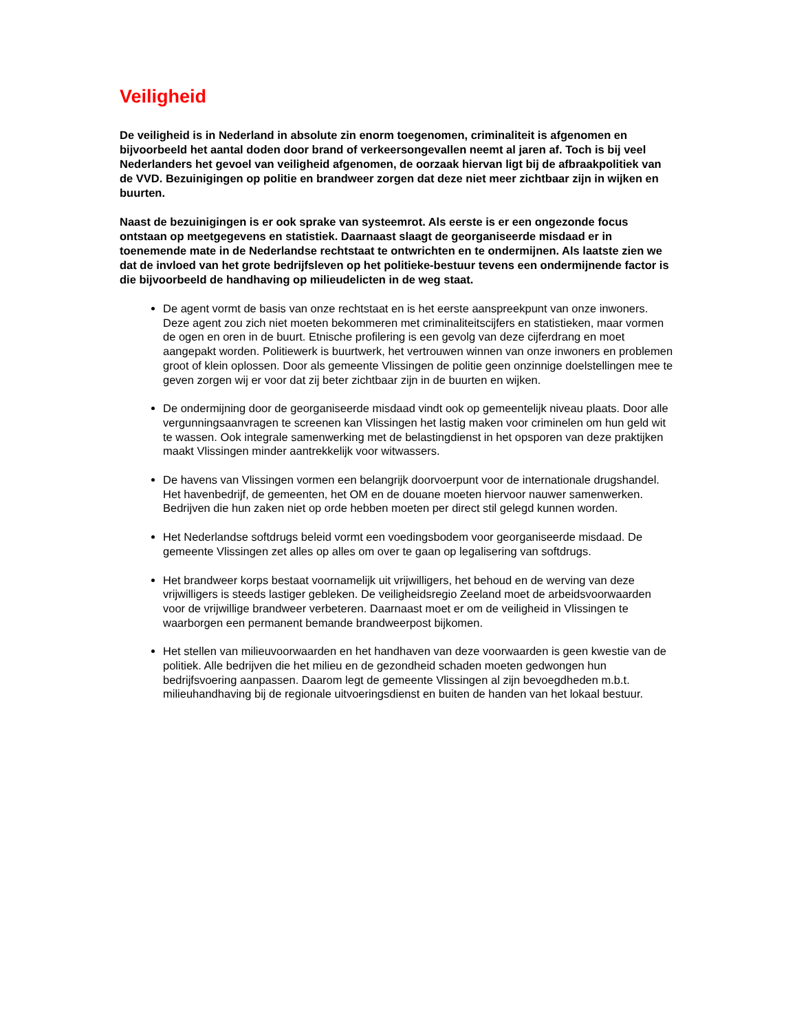Veiligheid
De veiligheid is in Nederland in absolute zin enorm toegenomen, criminaliteit is afgenomen en bijvoorbeeld het aantal doden door brand of verkeersongevallen neemt al jaren af. Toch is bij veel Nederlanders het gevoel van veiligheid afgenomen, de oorzaak hiervan ligt bij de afbraakpolitiek van de VVD. Bezuinigingen op politie en brandweer zorgen dat deze niet meer zichtbaar zijn in wijken en buurten.
Naast de bezuinigingen is er ook sprake van systeemrot. Als eerste is er een ongezonde focus ontstaan op meetgegevens en statistiek. Daarnaast slaagt de georganiseerde misdaad er in toenemende mate in de Nederlandse rechtstaat te ontwrichten en te ondermijnen. Als laatste zien we dat de invloed van het grote bedrijfsleven op het politieke-bestuur tevens een ondermijnende factor is die bijvoorbeeld de handhaving op milieudelicten in de weg staat.
De agent vormt de basis van onze rechtstaat en is het eerste aanspreekpunt van onze inwoners. Deze agent zou zich niet moeten bekommeren met criminaliteitscijfers en statistieken, maar vormen de ogen en oren in de buurt. Etnische profilering is een gevolg van deze cijferdrang en moet aangepakt worden. Politiewerk is buurtwerk, het vertrouwen winnen van onze inwoners en problemen groot of klein oplossen. Door als gemeente Vlissingen de politie geen onzinnige doelstellingen mee te geven zorgen wij er voor dat zij beter zichtbaar zijn in de buurten en wijken.
De ondermijning door de georganiseerde misdaad vindt ook op gemeentelijk niveau plaats. Door alle vergunningsaanvragen te screenen kan Vlissingen het lastig maken voor criminelen om hun geld wit te wassen. Ook integrale samenwerking met de belastingdienst in het opsporen van deze praktijken maakt Vlissingen minder aantrekkelijk voor witwassers.
De havens van Vlissingen vormen een belangrijk doorvoerpunt voor de internationale drugshandel. Het havenbedrijf, de gemeenten, het OM en de douane moeten hiervoor nauwer samenwerken. Bedrijven die hun zaken niet op orde hebben moeten per direct stil gelegd kunnen worden.
Het Nederlandse softdrugs beleid vormt een voedingsbodem voor georganiseerde misdaad. De gemeente Vlissingen zet alles op alles om over te gaan op legalisering van softdrugs.
Het brandweer korps bestaat voornamelijk uit vrijwilligers, het behoud en de werving van deze vrijwilligers is steeds lastiger gebleken. De veiligheidsregio Zeeland moet de arbeidsvoorwaarden voor de vrijwillige brandweer verbeteren. Daarnaast moet er om de veiligheid in Vlissingen te waarborgen een permanent bemande brandweerpost bijkomen.
Het stellen van milieuvoorwaarden en het handhaven van deze voorwaarden is geen kwestie van de politiek. Alle bedrijven die het milieu en de gezondheid schaden moeten gedwongen hun bedrijfsvoering aanpassen. Daarom legt de gemeente Vlissingen al zijn bevoegdheden m.b.t. milieuhandhaving bij de regionale uitvoeringsdienst en buiten de handen van het lokaal bestuur.